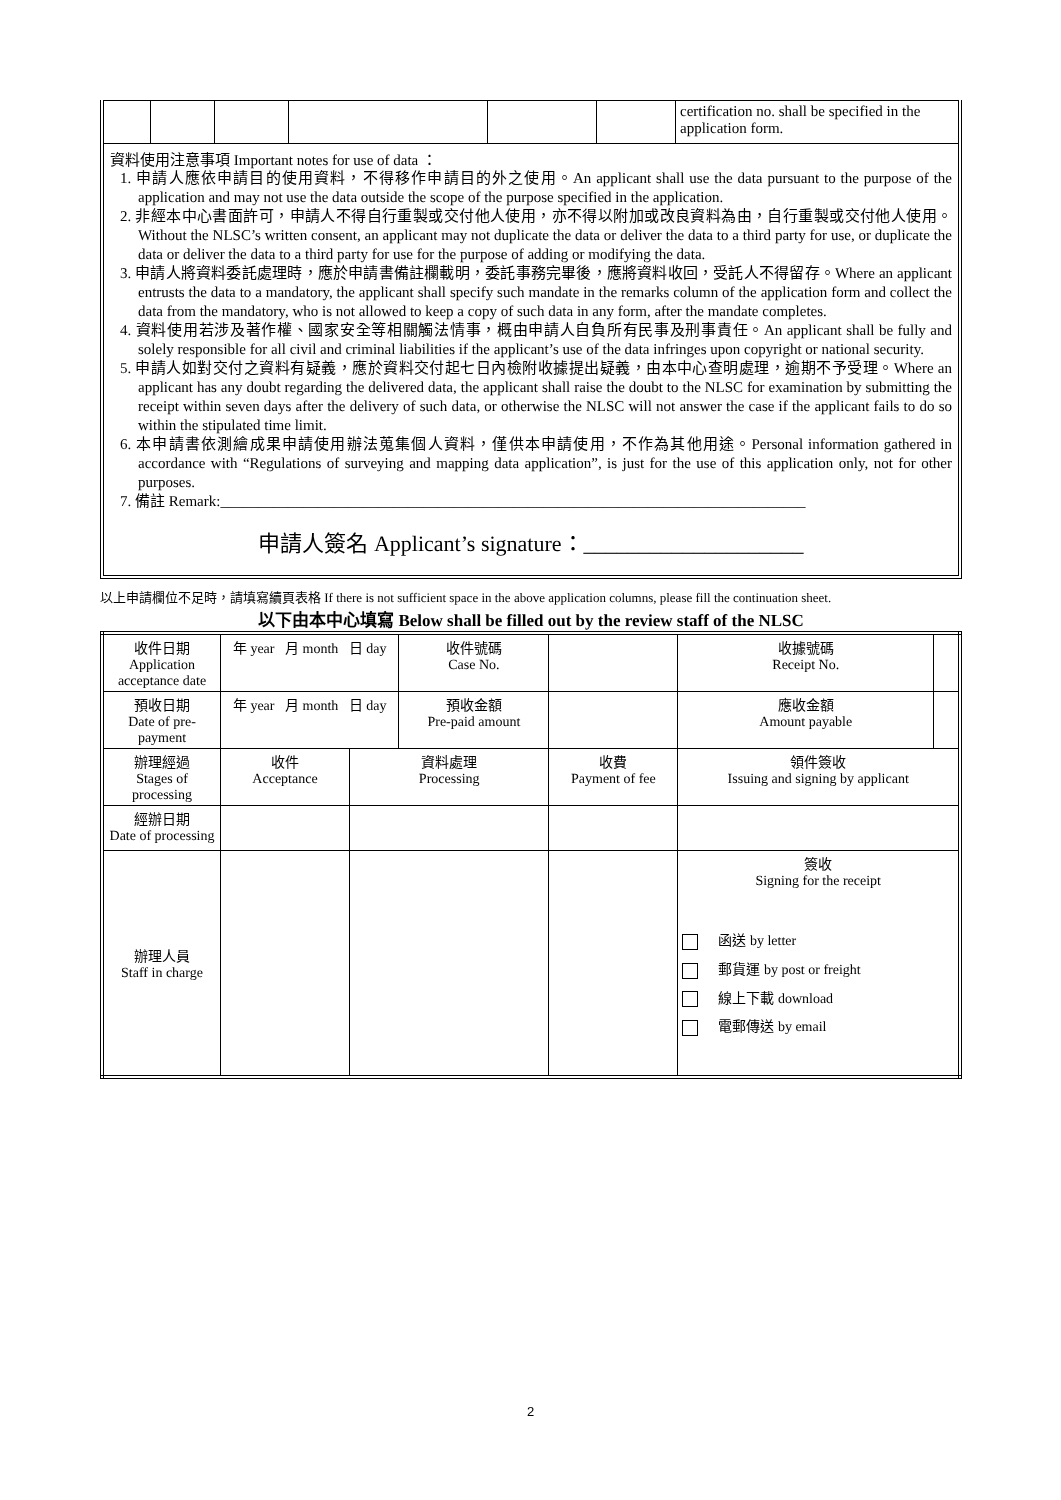| | | | | | | certification no. shall be specified in the application form. |
資料使用注意事項 Important notes for use of data ：
1. 申請人應依申請目的使用資料，不得移作申請目的外之使用。An applicant shall use the data pursuant to the purpose of the application and may not use the data outside the scope of the purpose specified in the application.
2. 非經本中心書面許可，申請人不得自行重製或交付他人使用，亦不得以附加或改良資料為由，自行重製或交付他人使用。Without the NLSC’s written consent, an applicant may not duplicate the data or deliver the data to a third party for use, or duplicate the data or deliver the data to a third party for use for the purpose of adding or modifying the data.
3. 申請人將資料委託處理時，應於申請書備註欄載明，委託事務完畢後，應將資料收回，受託人不得留存。Where an applicant entrusts the data to a mandatory, the applicant shall specify such mandate in the remarks column of the application form and collect the data from the mandatory, who is not allowed to keep a copy of such data in any form, after the mandate completes.
4. 資料使用若涉及著作權、國家安全等相關觸法情事，概由申請人自負所有民事及刑事責任。An applicant shall be fully and solely responsible for all civil and criminal liabilities if the applicant’s use of the data infringes upon copyright or national security.
5. 申請人如對交付之資料有疑義，應於資料交付起七日內檢附收據提出疑義，由本中心查明處理，逾期不予受理。Where an applicant has any doubt regarding the delivered data, the applicant shall raise the doubt to the NLSC for examination by submitting the receipt within seven days after the delivery of such data, or otherwise the NLSC will not answer the case if the applicant fails to do so within the stipulated time limit.
6. 本申請書依測繪成果申請使用辦法蒐集個人資料，僅供本申請使用，不作為其他用途。Personal information gathered in accordance with “Regulations of surveying and mapping data application”, is just for the use of this application only, not for other purposes.
7. 備註 Remark:______________________________________________________________________________
申請人簽名 Applicant’s signature：____________________
以上申請欄位不足時，請填寫續頁表格 If there is not sufficient space in the above application columns, please fill the continuation sheet.
以下由本中心填寫 Below shall be filled out by the review staff of the NLSC
| 收件日期 Application acceptance date | 年 year 月 month 日 day | | 收件號碼 Case No. | | 收據號碼 Receipt No. | |
| 預收日期 Date of pre-payment | 年 year 月 month 日 day | | 預收金額 Pre-paid amount | | 應收金額 Amount payable | |
| 辦理經過 Stages of processing | 收件 Acceptance | 資料處理 Processing | | 收費 Payment of fee | 領件簽收 Issuing and signing by applicant | |
| 經辦日期 Date of processing | | | | | | |
| 辦理人員 Staff in charge | | | | | 簽收 Signing for the receipt 函送 by letter 郵貨運 by post or freight 線上下載 download 電郵傳送 by email | |
2